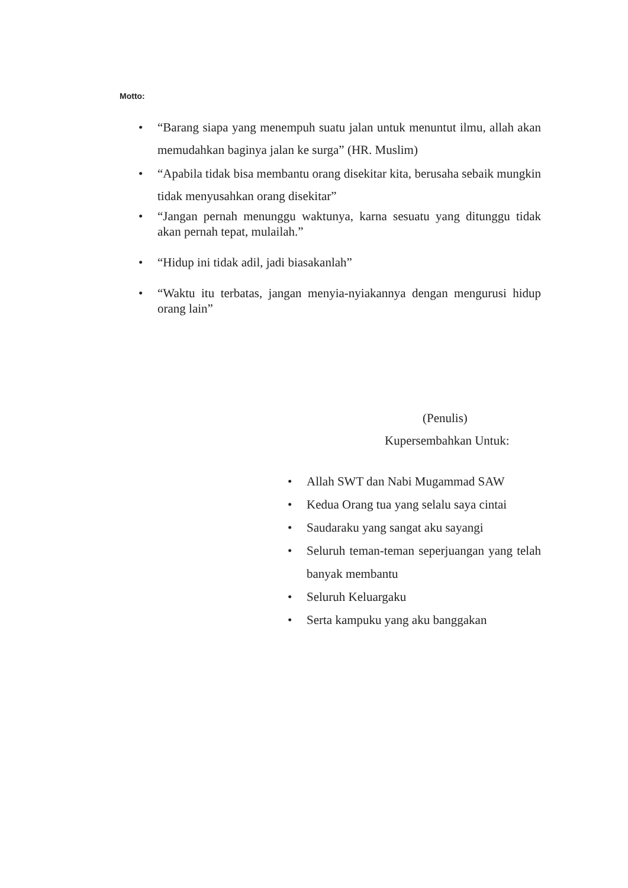Motto:
• “Barang siapa yang menempuh suatu jalan untuk menuntut ilmu, allah akan memudahkan baginya jalan ke surga” (HR. Muslim)
• “Apabila tidak bisa membantu orang disekitar kita, berusaha sebaik mungkin tidak menyusahkan orang disekitar”
• “Jangan pernah menunggu waktunya, karna sesuatu yang ditunggu tidak akan pernah tepat, mulailah.”
• “Hidup ini tidak adil, jadi biasakanlah”
• “Waktu itu terbatas, jangan menyia-nyiakannya dengan mengurusi hidup orang lain”
(Penulis)
Kupersembahkan Untuk:
• Allah SWT dan Nabi Mugammad SAW
• Kedua Orang tua yang selalu saya cintai
• Saudaraku yang sangat aku sayangi
• Seluruh teman-teman seperjuangan yang telah banyak membantu
• Seluruh Keluargaku
• Serta kampuku yang aku banggakan